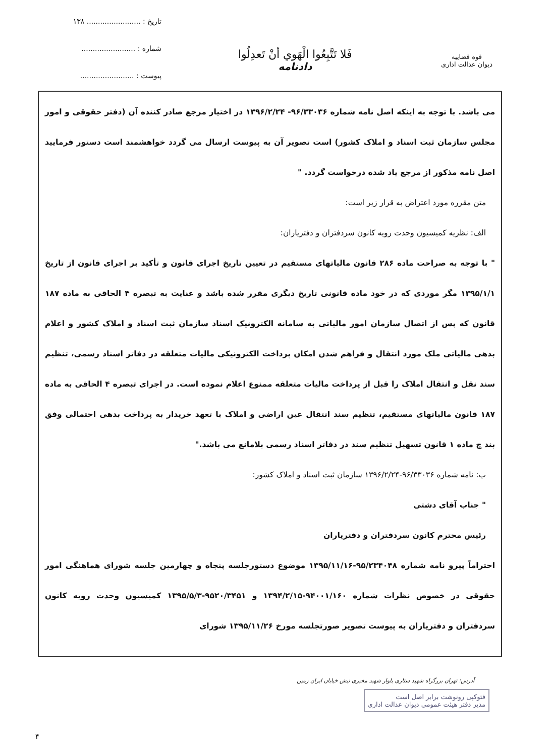قوه قضاییه
دیوان عدالت اداری
فَلا تَتَّبِعُوا الْهَوي أنْ تَعدِلُوا
دادنامه
تاریخ : ........................ ۱۳۸
شماره : ........................
پیوست : ........................
می باشد. با توجه به اینکه اصل نامه شماره ۹۶/۳۳۰۳۶- ۱۳۹۶/۲/۲۴ در اختیار مرجع صادر کننده آن (دفتر حقوقی و امور مجلس سازمان ثبت اسناد و املاک کشور) است تصویر آن به پیوست ارسال می گردد خواهشمند است دستور فرمایید اصل نامه مذکور از مرجع یاد شده درخواست گردد. "
متن مقرره مورد اعتراض به قرار زیر است:
الف: نظریه کمیسیون وحدت رویه کانون سردفتران و دفتریاران:
" با توجه به صراحت ماده ۲۸۶ قانون مالیاتهای مستقیم در تعیین تاریخ اجرای قانون و تأکید بر اجرای قانون از تاریخ ۱۳۹۵/۱/۱ مگر موردی که در خود ماده قانونی تاریخ دیگری مقرر شده باشد و عنایت به تبصره ۴ الحاقی به ماده ۱۸۷ قانون که پس از اتصال سازمان امور مالیاتی به سامانه الکترونیک اسناد سازمان ثبت اسناد و املاک کشور و اعلام بدهی مالیاتی ملک مورد انتقال و فراهم شدن امکان پرداخت الکترونیکی مالیات متعلقه در دفاتر اسناد رسمی، تنظیم سند نقل و انتقال املاک را قبل از پرداخت مالیات متعلقه ممنوع اعلام نموده است. در اجرای تبصره ۴ الحاقی به ماده ۱۸۷ قانون مالیاتهای مستقیم، تنظیم سند انتقال عین اراضی و املاک با تعهد خریدار به پرداخت بدهی احتمالی وفق بند چ ماده ۱ قانون تسهیل تنظیم سند در دفاتر اسناد رسمی بلامانع می باشد."
ب: نامه شماره ۹۶/۳۳۰۳۶-۱۳۹۶/۲/۲۴ سازمان ثبت اسناد و املاک کشور:
" جناب آقای دشتی
رئیس محترم کانون سردفتران و دفتریاران
احتراماً پیرو نامه شماره ۹۵/۲۳۴۰۴۸-۱۳۹۵/۱۱/۱۶ موضوع دستورجلسه پنجاه و چهارمین جلسه شورای هماهنگی امور حقوقی در خصوص نظرات شماره ۹۴۰۰۱/۱۶۰-۱۳۹۴/۲/۱۵ و ۹۵۲۰/۳۴۵۱-۱۳۹۵/۵/۳ کمیسیون وحدت رویه کانون سردفتران و دفتریاران به پیوست تصویر صورتجلسه مورخ ۱۳۹۵/۱۱/۲۶ شورای
آدرس: تهران بزرگراه شهید ستاری بلوار شهید مخبری نبش خیابان ایران زمین
فتوکپی رونوشت برابر اصل است
مدیر دفتر هیئت عمومی دیوان عدالت اداری
۴